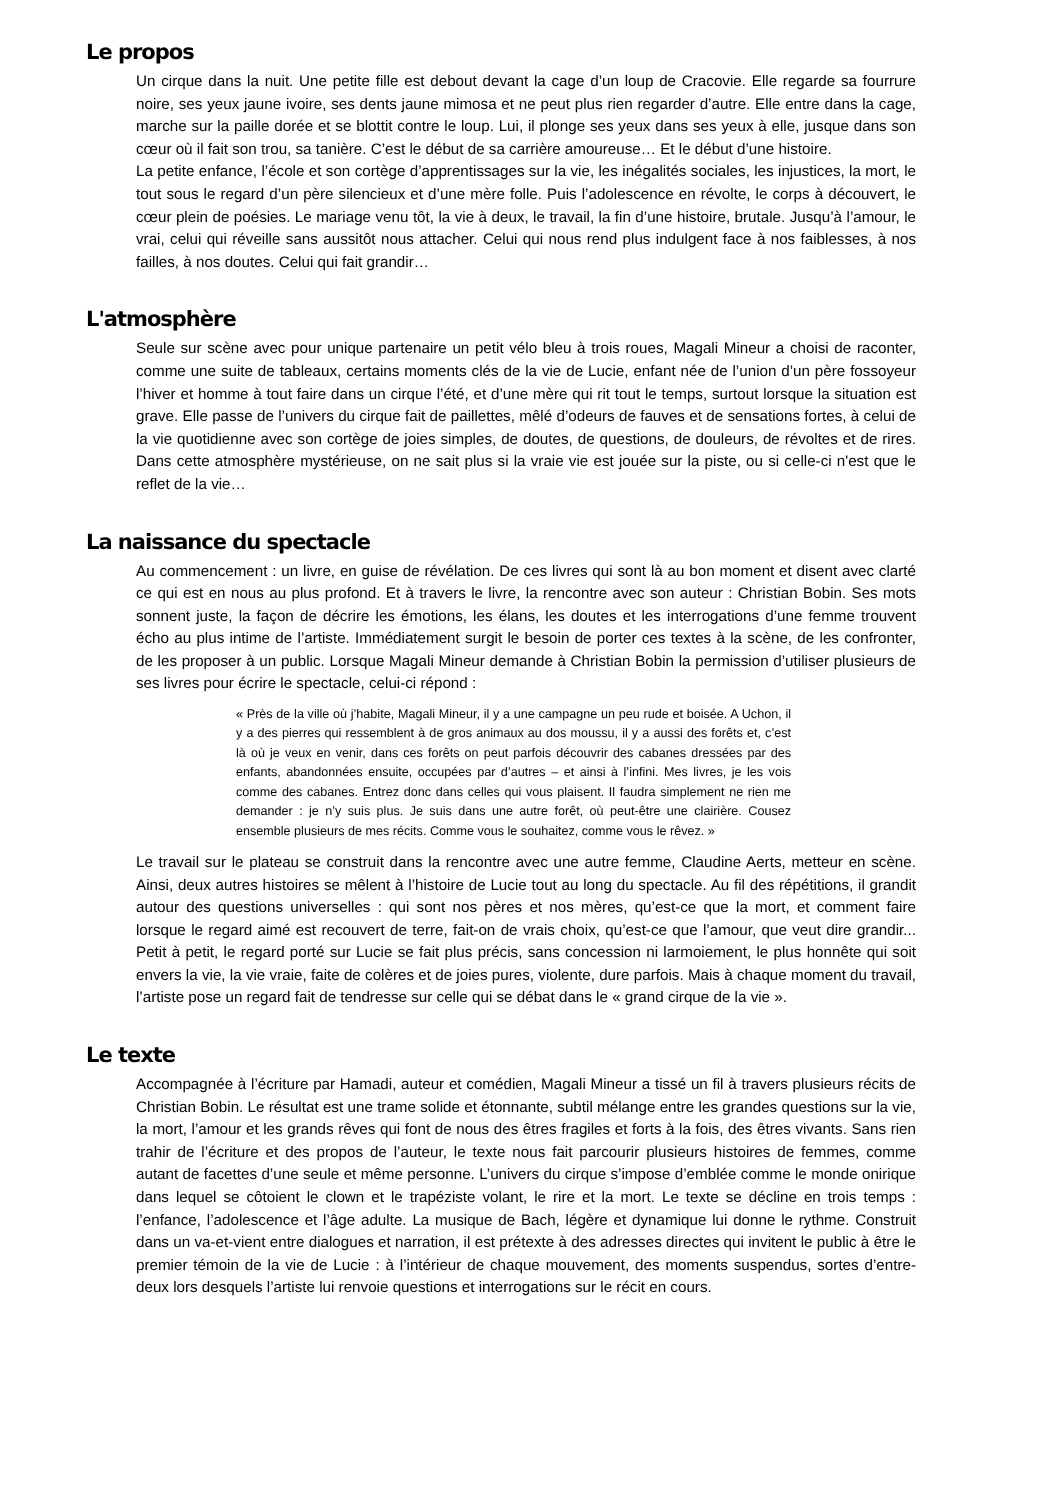Le propos
Un cirque dans la nuit. Une petite fille est debout devant la cage d’un loup de Cracovie. Elle regarde sa fourrure noire, ses yeux jaune ivoire, ses dents jaune mimosa et ne peut plus rien regarder d’autre. Elle entre dans la cage, marche sur la paille dorée et se blottit contre le loup. Lui, il plonge ses yeux dans ses yeux à elle, jusque dans son cœur où il fait son trou, sa tanière. C’est le début de sa carrière amoureuse… Et le début d’une histoire.
La petite enfance, l’école et son cortège d’apprentissages sur la vie, les inégalités sociales, les injustices, la mort, le tout sous le regard d’un père silencieux et d’une mère folle. Puis l’adolescence en révolte, le corps à découvert, le cœur plein de poésies. Le mariage venu tôt, la vie à deux, le travail, la fin d’une histoire, brutale. Jusqu’à l’amour, le vrai, celui qui réveille sans aussitôt nous attacher. Celui qui nous rend plus indulgent face à nos faiblesses, à nos failles, à nos doutes. Celui qui fait grandir…
L'atmosphère
Seule sur scène avec pour unique partenaire un petit vélo bleu à trois roues, Magali Mineur a choisi de raconter, comme une suite de tableaux, certains moments clés de la vie de Lucie, enfant née de l’union d’un père fossoyeur l’hiver et homme à tout faire dans un cirque l’été, et d’une mère qui rit tout le temps, surtout lorsque la situation est grave. Elle passe de l’univers du cirque fait de paillettes, mêlé d’odeurs de fauves et de sensations fortes, à celui de la vie quotidienne avec son cortège de joies simples, de doutes, de questions, de douleurs, de révoltes et de rires. Dans cette atmosphère mystérieuse, on ne sait plus si la vraie vie est jouée sur la piste, ou si celle-ci n'est que le reflet de la vie…
La naissance du spectacle
Au commencement : un livre, en guise de révélation. De ces livres qui sont là au bon moment et disent avec clarté ce qui est en nous au plus profond. Et à travers le livre, la rencontre avec son auteur : Christian Bobin. Ses mots sonnent juste, la façon de décrire les émotions, les élans, les doutes et les interrogations d’une femme trouvent écho au plus intime de l’artiste. Immédiatement surgit le besoin de porter ces textes à la scène, de les confronter, de les proposer à un public. Lorsque Magali Mineur demande à Christian Bobin la permission d’utiliser plusieurs de ses livres pour écrire le spectacle, celui-ci répond :
« Près de la ville où j’habite, Magali Mineur, il y a une campagne un peu rude et boisée. A Uchon, il y a des pierres qui ressemblent à de gros animaux au dos moussu, il y a aussi des forêts et, c’est là où je veux en venir, dans ces forêts on peut parfois découvrir des cabanes dressées par des enfants, abandonnées ensuite, occupées par d’autres – et ainsi à l’infini. Mes livres, je les vois comme des cabanes. Entrez donc dans celles qui vous plaisent. Il faudra simplement ne rien me demander : je n’y suis plus. Je suis dans une autre forêt, où peut-être une clairière. Cousez ensemble plusieurs de mes récits. Comme vous le souhaitez, comme vous le rêvez. »
Le travail sur le plateau se construit dans la rencontre avec une autre femme, Claudine Aerts, metteur en scène. Ainsi, deux autres histoires se mêlent à l’histoire de Lucie tout au long du spectacle. Au fil des répétitions, il grandit autour des questions universelles : qui sont nos pères et nos mères, qu’est-ce que la mort, et comment faire lorsque le regard aimé est recouvert de terre, fait-on de vrais choix, qu’est-ce que l’amour, que veut dire grandir... Petit à petit, le regard porté sur Lucie se fait plus précis, sans concession ni larmoiement, le plus honnête qui soit envers la vie, la vie vraie, faite de colères et de joies pures, violente, dure parfois. Mais à chaque moment du travail, l’artiste pose un regard fait de tendresse sur celle qui se débat dans le « grand cirque de la vie ».
Le texte
Accompagnée à l’écriture par Hamadi, auteur et comédien, Magali Mineur a tissé un fil à travers plusieurs récits de Christian Bobin. Le résultat est une trame solide et étonnante, subtil mélange entre les grandes questions sur la vie, la mort, l’amour et les grands rêves qui font de nous des êtres fragiles et forts à la fois, des êtres vivants. Sans rien trahir de l’écriture et des propos de l’auteur, le texte nous fait parcourir plusieurs histoires de femmes, comme autant de facettes d’une seule et même personne. L’univers du cirque s’impose d’emblée comme le monde onirique dans lequel se côtoient le clown et le trapéziste volant, le rire et la mort. Le texte se décline en trois temps : l’enfance, l’adolescence et l’âge adulte. La musique de Bach, légère et dynamique lui donne le rythme. Construit dans un va-et-vient entre dialogues et narration, il est prétexte à des adresses directes qui invitent le public à être le premier témoin de la vie de Lucie : à l’intérieur de chaque mouvement, des moments suspendus, sortes d’entre-deux lors desquels l’artiste lui renvoie questions et interrogations sur le récit en cours.